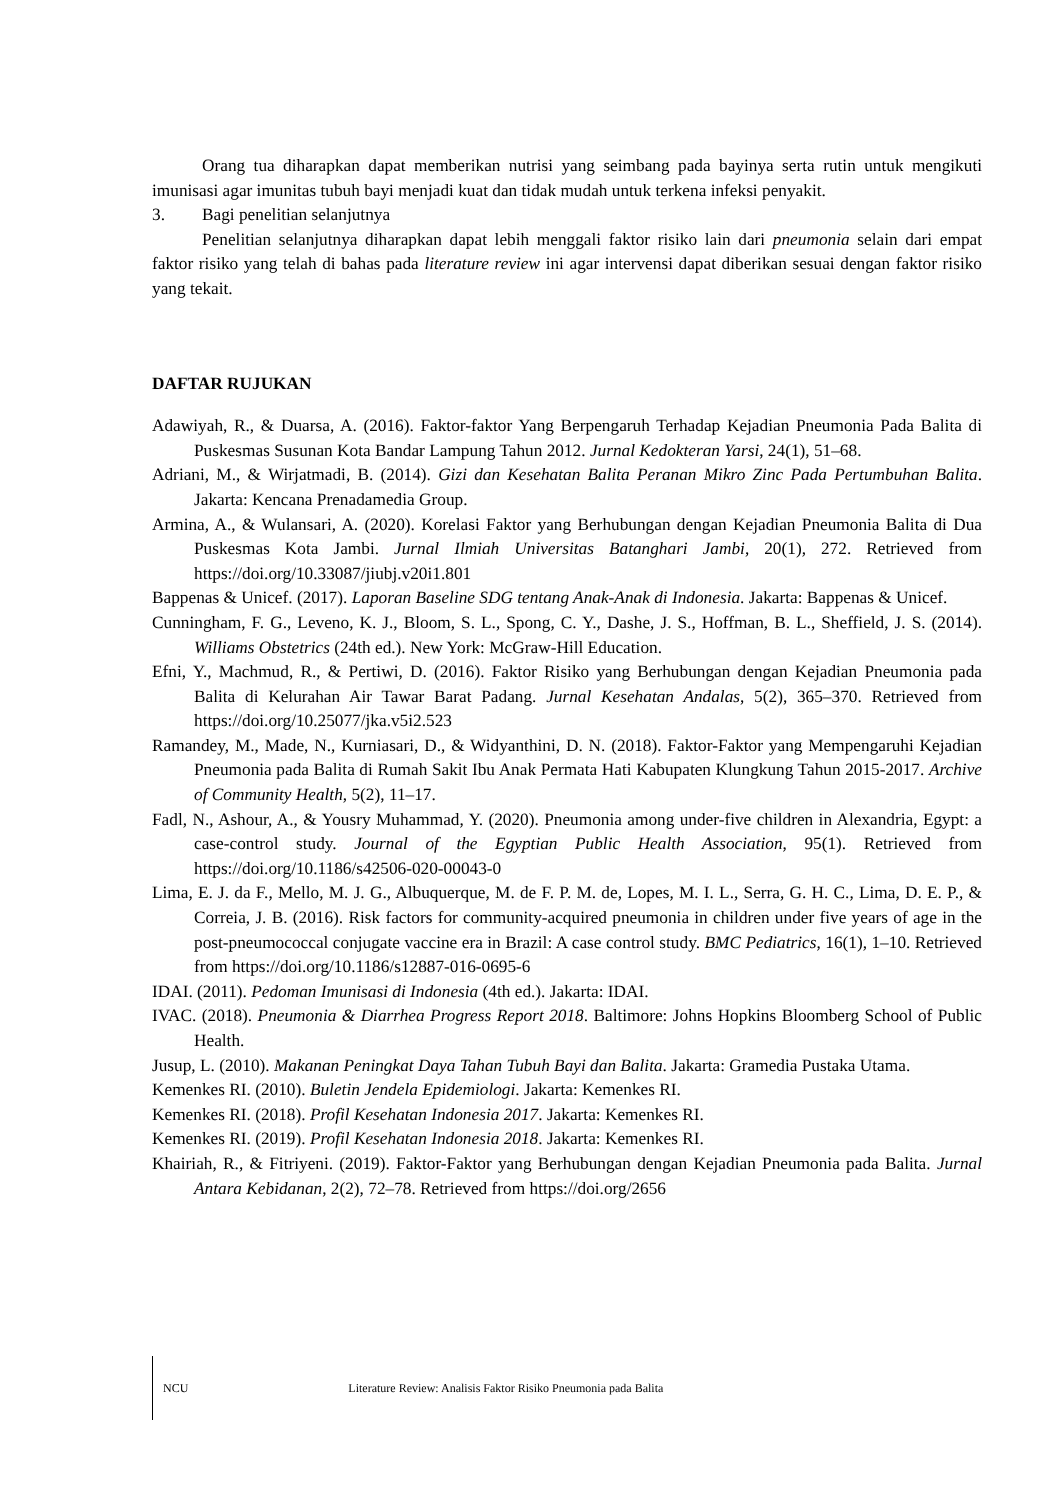Orang tua diharapkan dapat memberikan nutrisi yang seimbang pada bayinya serta rutin untuk mengikuti imunisasi agar imunitas tubuh bayi menjadi kuat dan tidak mudah untuk terkena infeksi penyakit.
3. Bagi penelitian selanjutnya
Penelitian selanjutnya diharapkan dapat lebih menggali faktor risiko lain dari pneumonia selain dari empat faktor risiko yang telah di bahas pada literature review ini agar intervensi dapat diberikan sesuai dengan faktor risiko yang tekait.
DAFTAR RUJUKAN
Adawiyah, R., & Duarsa, A. (2016). Faktor-faktor Yang Berpengaruh Terhadap Kejadian Pneumonia Pada Balita di Puskesmas Susunan Kota Bandar Lampung Tahun 2012. Jurnal Kedokteran Yarsi, 24(1), 51–68.
Adriani, M., & Wirjatmadi, B. (2014). Gizi dan Kesehatan Balita Peranan Mikro Zinc Pada Pertumbuhan Balita. Jakarta: Kencana Prenadamedia Group.
Armina, A., & Wulansari, A. (2020). Korelasi Faktor yang Berhubungan dengan Kejadian Pneumonia Balita di Dua Puskesmas Kota Jambi. Jurnal Ilmiah Universitas Batanghari Jambi, 20(1), 272. Retrieved from https://doi.org/10.33087/jiubj.v20i1.801
Bappenas & Unicef. (2017). Laporan Baseline SDG tentang Anak-Anak di Indonesia. Jakarta: Bappenas & Unicef.
Cunningham, F. G., Leveno, K. J., Bloom, S. L., Spong, C. Y., Dashe, J. S., Hoffman, B. L., Sheffield, J. S. (2014). Williams Obstetrics (24th ed.). New York: McGraw-Hill Education.
Efni, Y., Machmud, R., & Pertiwi, D. (2016). Faktor Risiko yang Berhubungan dengan Kejadian Pneumonia pada Balita di Kelurahan Air Tawar Barat Padang. Jurnal Kesehatan Andalas, 5(2), 365–370. Retrieved from https://doi.org/10.25077/jka.v5i2.523
Ramandey, M., Made, N., Kurniasari, D., & Widyanthini, D. N. (2018). Faktor-Faktor yang Mempengaruhi Kejadian Pneumonia pada Balita di Rumah Sakit Ibu Anak Permata Hati Kabupaten Klungkung Tahun 2015-2017. Archive of Community Health, 5(2), 11–17.
Fadl, N., Ashour, A., & Yousry Muhammad, Y. (2020). Pneumonia among under-five children in Alexandria, Egypt: a case-control study. Journal of the Egyptian Public Health Association, 95(1). Retrieved from https://doi.org/10.1186/s42506-020-00043-0
Lima, E. J. da F., Mello, M. J. G., Albuquerque, M. de F. P. M. de, Lopes, M. I. L., Serra, G. H. C., Lima, D. E. P., & Correia, J. B. (2016). Risk factors for community-acquired pneumonia in children under five years of age in the post-pneumococcal conjugate vaccine era in Brazil: A case control study. BMC Pediatrics, 16(1), 1–10. Retrieved from https://doi.org/10.1186/s12887-016-0695-6
IDAI. (2011). Pedoman Imunisasi di Indonesia (4th ed.). Jakarta: IDAI.
IVAC. (2018). Pneumonia & Diarrhea Progress Report 2018. Baltimore: Johns Hopkins Bloomberg School of Public Health.
Jusup, L. (2010). Makanan Peningkat Daya Tahan Tubuh Bayi dan Balita. Jakarta: Gramedia Pustaka Utama.
Kemenkes RI. (2010). Buletin Jendela Epidemiologi. Jakarta: Kemenkes RI.
Kemenkes RI. (2018). Profil Kesehatan Indonesia 2017. Jakarta: Kemenkes RI.
Kemenkes RI. (2019). Profil Kesehatan Indonesia 2018. Jakarta: Kemenkes RI.
Khairiah, R., & Fitriyeni. (2019). Faktor-Faktor yang Berhubungan dengan Kejadian Pneumonia pada Balita. Jurnal Antara Kebidanan, 2(2), 72–78. Retrieved from https://doi.org/2656
NCU Literature Review: Analisis Faktor Risiko Pneumonia pada Balita